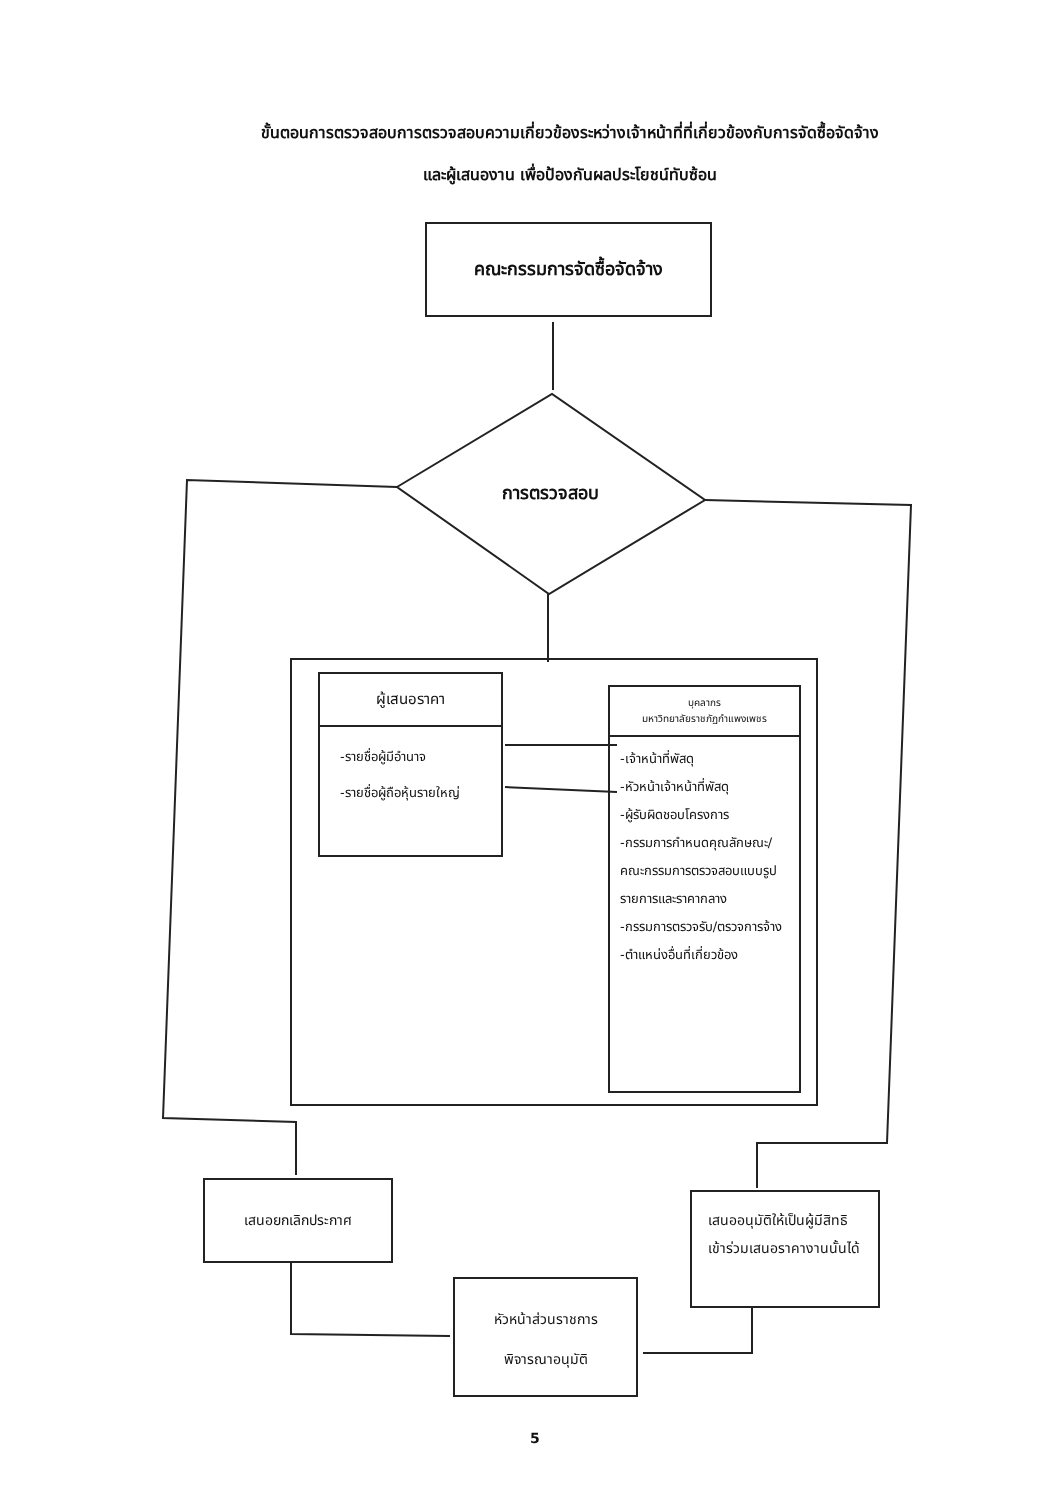ขั้นตอนการตรวจสอบการตรวจสอบความเกี่ยวข้องระหว่างเจ้าหน้าที่ที่เกี่ยวข้องกับการจัดซื้อจัดจ้าง
และผู้เสนองาน เพื่อป้องกันผลประโยชน์ทับซ้อน
คณะกรรมการจัดซื้อจัดจ้าง
การตรวจสอบ
ผู้เสนอราคา
-รายชื่อผู้มีอำนาจ
-รายชื่อผู้ถือหุ้นรายใหญ่
บุคลากร
มหาวิทยาลัยราชภัฏกำแพงเพชร
-เจ้าหน้าที่พัสดุ
-หัวหน้าเจ้าหน้าที่พัสดุ
-ผู้รับผิดชอบโครงการ
-กรรมการกำหนดคุณลักษณะ/คณะกรรมการตรวจสอบแบบรูปรายการและราคากลาง
-กรรมการตรวจรับ/ตรวจการจ้าง
-ตำแหน่งอื่นที่เกี่ยวข้อง
เสนอยกเลิกประกาศ
เสนออนุมัติให้เป็นผู้มีสิทธิเข้าร่วมเสนอราคางานนั้นได้
หัวหน้าส่วนราชการ
พิจารณาอนุมัติ
5